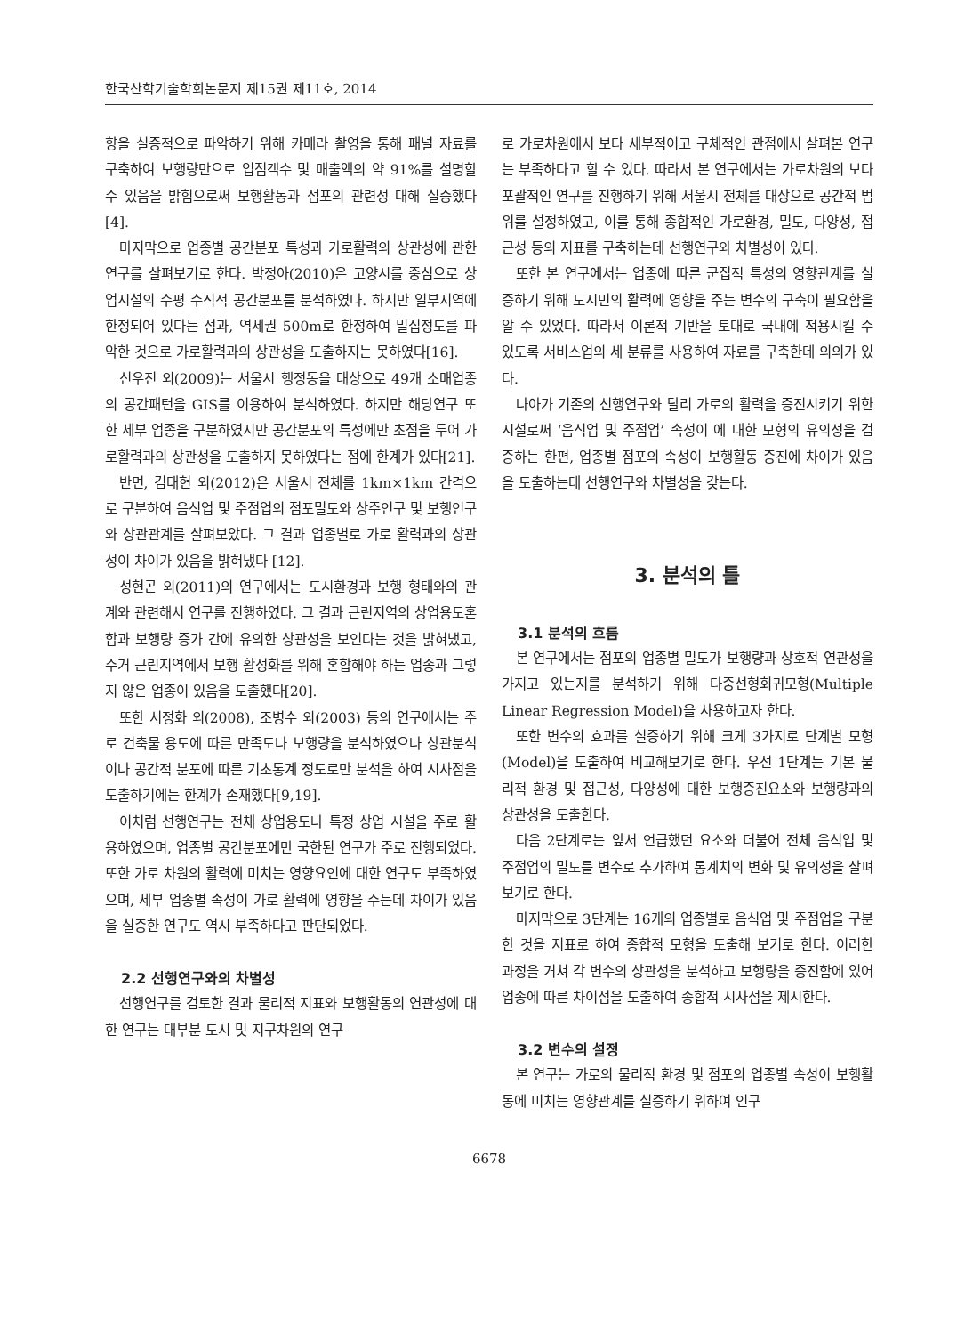한국산학기술학회논문지 제15권 제11호, 2014
향을 실증적으로 파악하기 위해 카메라 촬영을 통해 패널 자료를 구축하여 보행량만으로 입점객수 및 매출액의 약 91%를 설명할 수 있음을 밝힘으로써 보행활동과 점포의 관련성 대해 실증했다[4].
마지막으로 업종별 공간분포 특성과 가로활력의 상관성에 관한 연구를 살펴보기로 한다. 박정아(2010)은 고양시를 중심으로 상업시설의 수평 수직적 공간분포를 분석하였다. 하지만 일부지역에 한정되어 있다는 점과, 역세권 500m로 한정하여 밀집정도를 파악한 것으로 가로활력과의 상관성을 도출하지는 못하였다[16].
신우진 외(2009)는 서울시 행정동을 대상으로 49개 소매업종의 공간패턴을 GIS를 이용하여 분석하였다. 하지만 해당연구 또한 세부 업종을 구분하였지만 공간분포의 특성에만 초점을 두어 가로활력과의 상관성을 도출하지 못하였다는 점에 한계가 있다[21].
반면, 김태현 외(2012)은 서울시 전체를 1km×1km 간격으로 구분하여 음식업 및 주점업의 점포밀도와 상주인구 및 보행인구와 상관관계를 살펴보았다. 그 결과 업종별로 가로 활력과의 상관성이 차이가 있음을 밝혀냈다 [12].
성현곤 외(2011)의 연구에서는 도시환경과 보행 형태와의 관계와 관련해서 연구를 진행하였다. 그 결과 근린지역의 상업용도혼합과 보행량 증가 간에 유의한 상관성을 보인다는 것을 밝혀냈고, 주거 근린지역에서 보행 활성화를 위해 혼합해야 하는 업종과 그렇지 않은 업종이 있음을 도출했다[20].
또한 서정화 외(2008), 조병수 외(2003) 등의 연구에서는 주로 건축물 용도에 따른 만족도나 보행량을 분석하였으나 상관분석이나 공간적 분포에 따른 기초통계 정도로만 분석을 하여 시사점을 도출하기에는 한계가 존재했다[9,19].
이처럼 선행연구는 전체 상업용도나 특정 상업 시설을 주로 활용하였으며, 업종별 공간분포에만 국한된 연구가 주로 진행되었다. 또한 가로 차원의 활력에 미치는 영향요인에 대한 연구도 부족하였으며, 세부 업종별 속성이 가로 활력에 영향을 주는데 차이가 있음을 실증한 연구도 역시 부족하다고 판단되었다.
2.2 선행연구와의 차별성
선행연구를 검토한 결과 물리적 지표와 보행활동의 연관성에 대한 연구는 대부분 도시 및 지구차원의 연구
로 가로차원에서 보다 세부적이고 구체적인 관점에서 살펴본 연구는 부족하다고 할 수 있다. 따라서 본 연구에서는 가로차원의 보다 포괄적인 연구를 진행하기 위해 서울시 전체를 대상으로 공간적 범위를 설정하였고, 이를 통해 종합적인 가로환경, 밀도, 다양성, 접근성 등의 지표를 구축하는데 선행연구와 차별성이 있다.
또한 본 연구에서는 업종에 따른 군집적 특성의 영향관계를 실증하기 위해 도시민의 활력에 영향을 주는 변수의 구축이 필요함을 알 수 있었다. 따라서 이론적 기반을 토대로 국내에 적용시킬 수 있도록 서비스업의 세 분류를 사용하여 자료를 구축한데 의의가 있다.
나아가 기존의 선행연구와 달리 가로의 활력을 증진시키기 위한 시설로써 ‘음식업 및 주점업’ 속성이 에 대한 모형의 유의성을 검증하는 한편, 업종별 점포의 속성이 보행활동 증진에 차이가 있음을 도출하는데 선행연구와 차별성을 갖는다.
3. 분석의 틀
3.1 분석의 흐름
본 연구에서는 점포의 업종별 밀도가 보행량과 상호적 연관성을 가지고 있는지를 분석하기 위해 다중선형회귀모형(Multiple Linear Regression Model)을 사용하고자 한다.
또한 변수의 효과를 실증하기 위해 크게 3가지로 단계별 모형(Model)을 도출하여 비교해보기로 한다. 우선 1단계는 기본 물리적 환경 및 접근성, 다양성에 대한 보행증진요소와 보행량과의 상관성을 도출한다.
다음 2단계로는 앞서 언급했던 요소와 더불어 전체 음식업 및 주점업의 밀도를 변수로 추가하여 통계치의 변화 및 유의성을 살펴보기로 한다.
마지막으로 3단계는 16개의 업종별로 음식업 및 주점업을 구분한 것을 지표로 하여 종합적 모형을 도출해 보기로 한다. 이러한 과정을 거쳐 각 변수의 상관성을 분석하고 보행량을 증진함에 있어 업종에 따른 차이점을 도출하여 종합적 시사점을 제시한다.
3.2 변수의 설정
본 연구는 가로의 물리적 환경 및 점포의 업종별 속성이 보행활동에 미치는 영향관계를 실증하기 위하여 인구
6678